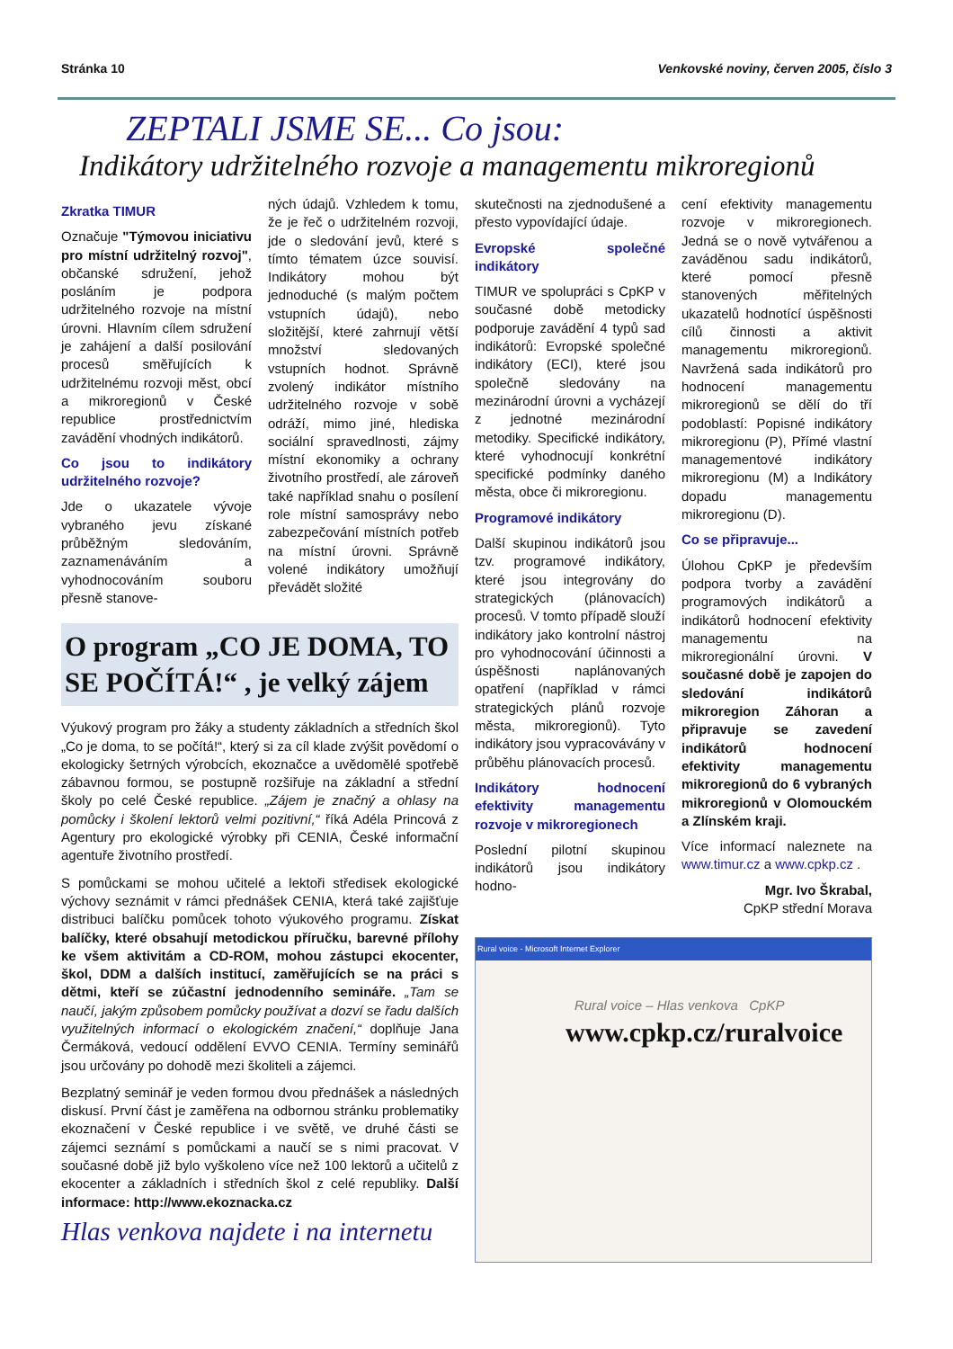Stránka 10 Venkovské noviny, červen 2005, číslo 3
ZEPTALI JSME SE... Co jsou:
Indikátory udržitelného rozvoje a managementu mikroregionů
Zkratka TIMUR
Označuje "Týmovou iniciativu pro místní udržitelný rozvoj", občanské sdružení, jehož posláním je podpora udržitelného rozvoje na místní úrovni. Hlavním cílem sdružení je zahájení a další posilování procesů směřujících k udržitelnému rozvoji měst, obcí a mikroregionů v České republice prostřednictvím zavádění vhodných indikátorů.
Co jsou to indikátory udržitelného rozvoje?
Jde o ukazatele vývoje vybraného jevu získané průběžným sledováním, zaznamenáváním a vyhodnocováním souboru přesně stanove-
ných údajů. Vzhledem k tomu, že je řeč o udržitelném rozvoji, jde o sledování jevů, které s tímto tématem úzce souvisí. Indikátory mohou být jednoduché (s malým počtem vstupních údajů), nebo složitější, které zahrnují větší množství sledovaných vstupních hodnot. Správně zvolený indikátor místního udržitelného rozvoje v sobě odráží, mimo jiné, hlediska sociální spravedlnosti, zájmy místní ekonomiky a ochrany životního prostředí, ale zároveň také například snahu o posílení role místní samosprávy nebo zabezpečování místních potřeb na místní úrovni. Správně volené indikátory umožňují převádět složité
O program „CO JE DOMA, TO SE POČÍTÁ!“ , je velký zájem
Výukový program pro žáky a studenty základních a středních škol „Co je doma, to se počítá!“, který si za cíl klade zvýšit povědomí o ekologicky šetrných výrobcích, ekoznačce a uvědomělé spotřebě zábavnou formou, se postupně rozšiřuje na základní a střední školy po celé České republice. „Zájem je značný a ohlasy na pomůcky i školení lektorů velmi pozitivní,“ říká Adéla Princová z Agentury pro ekologické výrobky při CENIA, České informační agentuře životního prostředí.
S pomůckami se mohou učitelé a lektoři středisek ekologické výchovy seznámit v rámci přednášek CENIA, která také zajišťuje distribuci balíčku pomůcek tohoto výukového programu. Získat balíčky, které obsahují metodickou příručku, barevné přílohy ke všem aktivitám a CD-ROM, mohou zástupci ekocenter, škol, DDM a dalších institucí, zaměřujících se na práci s dětmi, kteří se zúčastní jednodenního semináře. „Tam se naučí, jakým způsobem pomůcky používat a dozví se řadu dalších využitelných informací o ekologickém značení,“ doplňuje Jana Čermáková, vedoucí oddělení EVVO CENIA. Termíny seminářů jsou určovány po dohodě mezi školiteli a zájemci.
Bezplatný seminář je veden formou dvou přednášek a následných diskusí. První část je zaměřena na odbornou stránku problematiky ekoznačení v České republice i ve světě, ve druhé části se zájemci seznámí s pomůckami a naučí se s nimi pracovat. V současné době již bylo vyškoleno více než 100 lektorů a učitelů z ekocenter a základních i středních škol z celé republiky. Další informace: http://www.ekoznacka.cz
Hlas venkova najdete i na internetu
skutečnosti na zjednodušené a přesto vypovídající údaje.
Evropské společné indikátory
TIMUR ve spolupráci s CpKP v současné době metodicky podporuje zavádění 4 typů sad indikátorů: Evropské společné indikátory (ECI), které jsou společně sledovány na mezinárodní úrovni a vycházejí z jednotné mezinárodní metodiky. Specifické indikátory, které vyhodnocují konkrétní specifické podmínky daného města, obce či mikroregionu.
Programové indikátory
Další skupinou indikátorů jsou tzv. programové indikátory, které jsou integrovány do strategických (plánovacích) procesů. V tomto případě slouží indikátory jako kontrolní nástroj pro vyhodnocování účinnosti a úspěšnosti naplánovaných opatření (například v rámci strategických plánů rozvoje města, mikroregionů). Tyto indikátory jsou vypracovávány v průběhu plánovacích procesů.
Indikátory hodnocení efektivity managementu rozvoje v mikroregionech
Poslední pilotní skupinou indikátorů jsou indikátory hodno-
cení efektivity managementu rozvoje v mikroregionech. Jedná se o nově vytvářenou a zaváděnou sadu indikátorů, které pomocí přesně stanovených měřitelných ukazatelů hodnotící úspěšnosti cílů činnosti a aktivit managementu mikroregionů. Navržená sada indikátorů pro hodnocení managementu mikroregionů se dělí do tří podoblastí: Popisné indikátory mikroregionu (P), Přímé vlastní managementové indikátory mikroregionu (M) a Indikátory dopadu managementu mikroregionu (D).
Co se připravuje...
Úlohou CpKP je především podpora tvorby a zavádění programových indikátorů a indikátorů hodnocení efektivity managementu na mikroregionální úrovni. V současné době je zapojen do sledování indikátorů mikroregion Záhoran a připravuje se zavedení indikátorů hodnocení efektivity managementu mikroregionů do 6 vybraných mikroregionů v Olomouckém a Zlínském kraji.
Více informací naleznete na www.timur.cz a www.cpkp.cz .
Mgr. Ivo Škrabal,
CpKP střední Morava
Rural voice - Microsoft Internet Explorer
Rural voice – Hlas venkova CpKP
www.cpkp.cz/ruralvoice